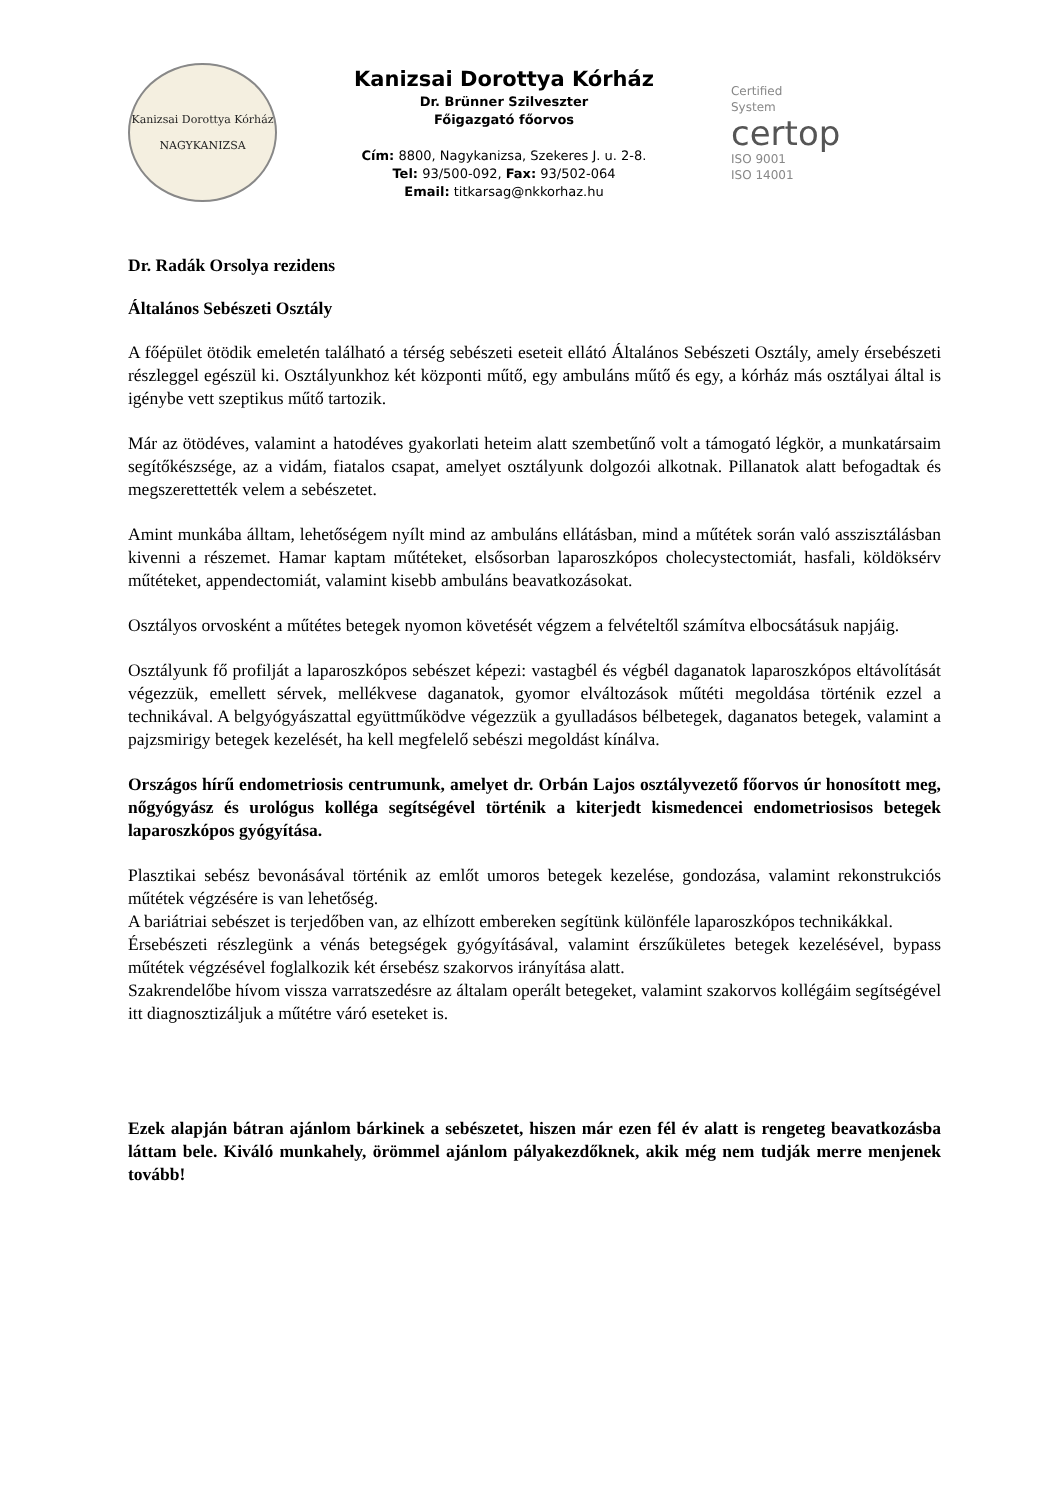Kanizsai Dorottya Kórház
NAGYKANIZSA
Kanizsai Dorottya Kórház
Dr. Brünner Szilveszter
Főigazgató főorvos
Cím: 8800, Nagykanizsa, Szekeres J. u. 2-8.
Tel: 93/500-092, Fax: 93/502-064
Email: titkarsag@nkkorhaz.hu
Certified
System
certop
ISO 9001
ISO 14001
Dr. Radák Orsolya rezidens
Általános Sebészeti Osztály
A főépület ötödik emeletén található a térség sebészeti eseteit ellátó Általános Sebészeti Osztály, amely érsebészeti részleggel egészül ki. Osztályunkhoz két központi műtő, egy ambuláns műtő és egy, a kórház más osztályai által is igénybe vett szeptikus műtő tartozik.
Már az ötödéves, valamint a hatodéves gyakorlati heteim alatt szembetűnő volt a támogató légkör, a munkatársaim segítőkészsége, az a vidám, fiatalos csapat, amelyet osztályunk dolgozói alkotnak. Pillanatok alatt befogadtak és megszerettették velem a sebészetet.
Amint munkába álltam, lehetőségem nyílt mind az ambuláns ellátásban, mind a műtétek során való asszisztálásban kivenni a részemet. Hamar kaptam műtéteket, elsősorban laparoszkópos cholecystectomiát, hasfali, köldöksérv műtéteket, appendectomiát, valamint kisebb ambuláns beavatkozásokat.
Osztályos orvosként a műtétes betegek nyomon követését végzem a felvételtől számítva elbocsátásuk napjáig.
Osztályunk fő profilját a laparoszkópos sebészet képezi: vastagbél és végbél daganatok laparoszkópos eltávolítását végezzük, emellett sérvek, mellékvese daganatok, gyomor elváltozások műtéti megoldása történik ezzel a technikával. A belgyógyászattal együttműködve végezzük a gyulladásos bélbetegek, daganatos betegek, valamint a pajzsmirigy betegek kezelését, ha kell megfelelő sebészi megoldást kínálva.
Országos hírű endometriosis centrumunk, amelyet dr. Orbán Lajos osztályvezető főorvos úr honosított meg, nőgyógyász és urológus kolléga segítségével történik a kiterjedt kismedencei endometriosisos betegek laparoszkópos gyógyítása.
Plasztikai sebész bevonásával történik az emlőt umoros betegek kezelése, gondozása, valamint rekonstrukciós műtétek végzésére is van lehetőség.
A bariátriai sebészet is terjedőben van, az elhízott embereken segítünk különféle laparoszkópos technikákkal.
Érsebészeti részlegünk a vénás betegségek gyógyításával, valamint érszűkületes betegek kezelésével, bypass műtétek végzésével foglalkozik két érsebész szakorvos irányítása alatt.
Szakrendelőbe hívom vissza varratszedésre az általam operált betegeket, valamint szakorvos kollégáim segítségével itt diagnosztizáljuk a műtétre váró eseteket is.
Ezek alapján bátran ajánlom bárkinek a sebészetet, hiszen már ezen fél év alatt is rengeteg beavatkozásba láttam bele. Kiváló munkahely, örömmel ajánlom pályakezdőknek, akik még nem tudják merre menjenek tovább!